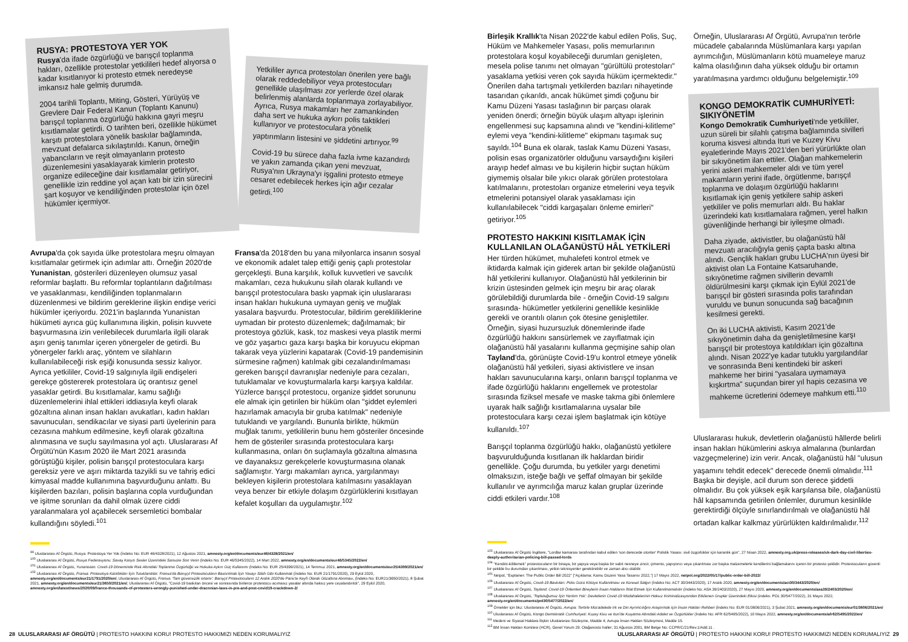RUSYA: PROTESTOYA YER YOK
Rusya'da ifade özgürlüğü ve barışçıl toplanma hakları, özellikle protestolar yetkilileri hedef alıyorsa o kadar kısıtlanıyor ki protesto etmek neredeyse imkansız hale gelmiş durumda.
2004 tarihli Toplantı, Miting, Gösteri, Yürüyüş ve Grevlere Dair Federal Kanun (Toplantı Kanunu) barışçıl toplanma özgürlüğü hakkına gayri meşru kısıtlamalar getirdi. O tarihten beri, özellikle hükümet karşıtı protestolara yönelik baskılar bağlamında, mevzuat defalarca sıkılaştırıldı. Kanun, örneğin yabancıların ve reşit olmayanların protesto düzenlemesini yasaklayarak kimlerin protesto organize edileceğine dair kısıtlamalar getiriyor, genellikle izin reddine yol açan katı bir izin sürecini şart koşuyor ve kendiliğinden protestolar için özel hükümler içermiyor.
Yetkililer ayrıca protestoları önerilen yere bağlı olarak reddedebiliyor veya protestocuları genellikle ulaşılması zor yerlerde özel olarak belirlenmiş alanlarda toplanmaya zorlayabiliyor. Ayrıca, Rusya makamları her zamankinden daha sert ve hukuka aykırı polis taktikleri kullanıyor ve protestoculara yönelik yaptırımların listesini ve şiddetini artırıyor.<sup>99</sup>
Covid-19 bu sürece daha fazla ivme kazandırdı ve yakın zamanda çıkan yeni mevzuat, Rusya'nın Ukrayna'yı işgalini protesto etmeye cesaret edebilecek herkes için ağır cezalar getirdi.<sup>100</sup>
Avrupa'da çok sayıda ülke protestolara meşru olmayan kısıtlamalar getirmek için adımlar attı. Örneğin 2020'de Yunanistan, gösterileri düzenleyen olumsuz yasal reformlar başlattı. Bu reformlar toplantıların dağıtılması ve yasaklanması, kendiliğinden toplanmaların düzenlenmesi ve bildirim gereklerine ilişkin endişe verici hükümler içeriyordu. 2021'in başlarında Yunanistan hükümeti ayrıca güç kullanımına ilişkin, polisin kuvvete başvurmasına izin verilebilecek durumlarla ilgili olarak aşırı geniş tanımlar içeren yönergeler de getirdi. Bu yönergeler farklı araç, yöntem ve silahların kullanılabileceği risk eşiği konusunda sessiz kalıyor. Ayrıca yetkililer, Covid-19 salgınıyla ilgili endişeleri gerekçe göstererek protestolara üç orantısız genel yasaklar getirdi. Bu kısıtlamalar, kamu sağlığı düzenlemelerini ihlal ettikleri iddiasıyla keyfi olarak gözaltına alınan insan hakları avukatları, kadın hakları savunucuları, sendikacılar ve siyasi parti üyelerinin para cezasına mahkum edilmesine, keyfi olarak gözaltına alınmasına ve suçlu sayılmasına yol açtı. Uluslararası Af Örgütü'nün Kasım 2020 ile Mart 2021 arasında görüştüğü kişiler, polisin barışçıl protestoculara karşı gereksiz yere ve aşırı miktarda tazyikli su ve tahriş edici kimyasal madde kullanımına başvurduğunu anlattı. Bu kişilerden bazıları, polisin başlarına copla vurduğundan ve işitme sorunları da dahil olmak üzere ciddi yaralanmalara yol açabilecek sersemletici bombalar kullandığını söyledi.<sup>101</sup>
Fransa'da 2018'den bu yana milyonlarca insanın sosyal ve ekonomik adalet talep ettiği geniş çaplı protestolar gerçekleşti. Buna karşılık, kolluk kuvvetleri ve savcılık makamları, ceza hukukunu silah olarak kullandı ve barışçıl protestoculara baskı yapmak için uluslararası insan hakları hukukuna uymayan geniş ve muğlak yasalara başvurdu. Protestocular, bildirim gerekliliklerine uymadan bir protesto düzenlemek; dağılmamak; bir protestoya gözlük, kask, toz maskesi veya plastik mermi ve göz yaşartıcı gaza karşı başka bir koruyucu ekipman takarak veya yüzlerini kapatarak (Covid-19 pandemisinin sürmesine rağmen) katılmak gibi cezalandırılmaması gereken barışçıl davranışlar nedeniyle para cezaları, tutuklamalar ve kovuşturmalarla karşı karşıya kaldılar. Yüzlerce barışçıl protestocu, organize şiddet sorununu ele almak için getirilen bir hüküm olan "şiddet eylemleri hazırlamak amacıyla bir gruba katılmak" nedeniyle tutuklandı ve yargılandı. Bununla birlikte, hükmün muğlak tanımı, yetkililerin bunu hem gösteriler öncesinde hem de gösteriler sırasında protestoculara karşı kullanmasına, onları ön suçlamayla gözaltına almasına ve dayanaksız gerekçelerle kovuşturmasına olanak sağlamıştır. Yargı makamları ayrıca, yargılanmayı bekleyen kişilerin protestolara katılmasını yasaklayan veya benzer bir etkiyle dolaşım özgürlüklerini kısıtlayan kefalet koşulları da uygulamıştır.<sup>102</sup>
<sup>99</sup> Uluslararası Af Örgütü, Rusya: Protestoya Yer Yok (İndeks No: EUR 46/4328/2021), 12 Ağustos 2021, amnesty.org/en/documents/eur46/4328/2021/en/
<sup>100</sup> Uluslararası Af Örgütü, Rusya Federasyonu: Savaş Karşıtı Sesler Üzerindeki Sansüre Son Verin (İndeks No: EUR 46/5345/2022), 14 Mart 2022, amnesty.org/en/documents/eur46/5345/2022/en/
<sup>101</sup> Uluslararası Af Örgütü, Yunanistan: Covid-19 Döneminde Risk Altındaki Toplanma Özgürlüğü ve Hukuka Aykırı Güç Kullanımı (İndeks No: EUR 25/4399/2021), 14 Temmuz 2021, amnesty.org/en/documents/eur25/4399/2021/en/
<sup>102</sup> Uluslararası Af Örgütü, Fransa: Protestoya Katıldıkları İçin Tutuklandılar: Fransa'da Barışçıl Protestocuların Bastırılmak İçin Yasayı Silah Gibi Kullanmak (İndeks No: EUR 21/1791/2020), 29 Eylül 2020, amnesty.org/en/documents/eur21/1791/2020/en/; Uluslararası Af Örgütü, Fransa: 'Tam güvensizlik ortamı': Barışçıl Protestocuların 12 Aralık 2020'de Paris'te Keyfi Olarak Gözaltına Alınması, (İndeks No: EUR21/3650/2021), 8 Şubat 2021, amnesty.org/en/documents/eur21/3650/2021/en/; Uluslararası Af Örgütü, "Covid-19 baskıları öncesi ve sonrasında binlerce protestocu acımasız yasalar altında haksız yere cezalandırıldı", 29 Eylül 2020, amnesty.org/en/latest/news/2020/09/france-thousands-of-protesters-wrongly-punished-under-draconian-laws-in-pre-and-post-covid19-crackdown-2/
28 ULUSLARARASI AF ÖRGÜTÜ | PROTESTO HAKKINI KORU! PROTESTO HAKKIMIZI NEDEN KORUMALIYIZ
Birleşik Krallık'ta Nisan 2022'de kabul edilen Polis, Suç, Hüküm ve Mahkemeler Yasası, polis memurlarının protestolara koşul koyabileceği durumları genişleten, mesela polise tanımı net olmayan "gürültülü protestoları" yasaklama yetkisi veren çok sayıda hüküm içermektedir." Önerilen daha tartışmalı yetkilerden bazıları nihayetinde tasarıdan çıkarıldı, ancak hükümet şimdi çoğunu bir Kamu Düzeni Yasası taslağının bir parçası olarak yeniden önerdi; örneğin büyük ulaşım altyapı işlerinin engellenmesi suç kapsamına alındı ve "kendini-kilitleme" eylemi veya "kendini-kilitleme" ekipmanı taşımak suç sayıldı.<sup>104</sup> Buna ek olarak, taslak Kamu Düzeni Yasası, polisin esas organizatörler olduğunu varsaydığını kişileri arayıp hedef alması ve bu kişilerin hiçbir suçtan hüküm giymemiş olsalar bile yıkıcı olarak görülen protestolara katılmalarını, protestoları organize etmelerini veya teşvik etmelerini potansiyel olarak yasaklaması için kullanılabilecek "ciddi kargaşaları önleme emirleri" getiriyor.<sup>105</sup>
PROTESTO HAKKINI KISITLAMAK İÇİN KULLANILAN OLAĞANÜSTÜ HÂL YETKİLERİ
Her türden hükümet, muhalefeti kontrol etmek ve iktidarda kalmak için giderek artan bir şekilde olağanüstü hâl yetkilerini kullanıyor. Olağanüstü hâl yetkilerinin bir krizin üstesinden gelmek için meşru bir araç olarak görülebildiği durumlarda bile - örneğin Covid-19 salgını sırasında- hükümetler yetkilerini genellikle kesinlikle gerekli ve orantılı olanın çok ötesine genişlettiler. Örneğin, siyasi huzursuzluk dönemlerinde ifade özgürlüğü hakkını sansürlemek ve zayıflatmak için olağanüstü hâl yasalarını kullanma geçmişine sahip olan Tayland'da, görünüşte Covid-19'u kontrol etmeye yönelik olağanüstü hâl yetkileri, siyasi aktivistlere ve insan hakları savunucularına karşı, onların barışçıl toplanma ve ifade özgürlüğü haklarını engellemek ve protestolar sırasında fiziksel mesafe ve maske takma gibi önlemlere uyarak halk sağlığı kısıtlamalarına uysalar bile protestoculara karşı cezai işlem başlatmak için kötüye kullanıldı.<sup>107</sup>
Barışçıl toplanma özgürlüğü hakkı, olağanüstü yetkilere başvurulduğunda kısıtlanan ilk haklardan biridir genellikle. Çoğu durumda, bu yetkiler yargı denetimi olmaksızın, isteğe bağlı ve şeffaf olmayan bir şekilde kullanılır ve ayrımcılığa maruz kalan gruplar üzerinde ciddi etkileri vardır.<sup>108</sup>
Örneğin, Uluslararası Af Örgütü, Avrupa'nın terörle mücadele çabalarında Müslümanlara karşı yapılan ayrımcılığın, Müslümanların kötü muameleye maruz kalma olasılığının daha yüksek olduğu bir ortamın yaratılmasına yardımcı olduğunu belgelemiştir.<sup>109</sup>
KONGO DEMOKRATİK CUMHURİYETİ: SIKIYÖNETİM
Kongo Demokratik Cumhuriyeti'nde yetkililer, uzun süreli bir silahlı çatışma bağlamında sivilleri koruma kisvesi altında Ituri ve Kuzey Kivu eyaletlerinde Mayıs 2021'den beri yürürlükte olan bir sıkıyönetim ilan ettiler. Olağan mahkemelerin yerini askeri mahkemeler aldı ve tüm yerel makamların yerini ifade, örgütlenme, barışçıl toplanma ve dolaşım özgürlüğü haklarını kısıtlamak için geniş yetkilere sahip askeri yetkililer ve polis memurları aldı. Bu haklar üzerindeki katı kısıtlamalara rağmen, yerel halkın güvenliğinde herhangi bir iyileşme olmadı.
Daha ziyade, aktivistler, bu olağanüstü hâl mevzuatı aracılığıyla geniş çapta baskı altına alındı. Gençlik hakları grubu LUCHA'nın üyesi bir aktivist olan La Fontaine Katsaruhande, sıkıyönetime rağmen sivillerin devamlı öldürülmesini karşı çıkmak için Eylül 2021'de barışçıl bir gösteri sırasında polis tarafından vuruldu ve bunun sonucunda sağ bacağının kesilmesi gerekti.
On iki LUCHA aktivisti, Kasım 2021'de sıkıyönetimin daha da genişletilmesine karşı barışçıl bir protestoya katıldıkları için gözaltına alındı. Nisan 2022'ye kadar tutuklu yargılandılar ve sonrasında Beni kentindeki bir askeri mahkeme her birini "yasalara uymamaya kışkırtma" suçundan birer yıl hapis cezasına ve mahkeme ücretlerini ödemeye mahkum etti.<sup>110</sup>
Uluslararası hukuk, devletlerin olağanüstü hâllerde belirli insan hakları hükümlerini askıya almalarına (bunlardan vazgeçmelerine) izin verir. Ancak, olağanüstü hâl "ulusun yaşamını tehdit edecek" derecede önemli olmalıdır.<sup>111</sup> Başka bir deyişle, acil durum son derece şiddetli olmalıdır. Bu çok yüksek eşik karşılansa bile, olağanüstü hâl kapsamında getirilen önlemler, durumun kesinlikle gerektirdiği ölçüyle sınırlandırılmalı ve olağanüstü hâl ortadan kalkar kalkmaz yürürlükten kaldırılmalıdır.<sup>112</sup>
<sup>103</sup> Uluslararası Af Örgütü İngiltere, "Lordlar kamarası tarafından kabul edilen 'son derecede otoriter' Polislik Yasası: sivil özgürlükler için karanlık gün", 27 Nisan 2022, amnesty.org.uk/press-releases/uk-dark-day-civil-liberties-deeply-authoritarian-policing-bill-passed-lords
<sup>104</sup> "Kendini-kilitlemek" protestocuların bir binaya, bir yapıya veya başka bir sabit nesneye zincir, çimento, yapıştırıcı veya çıkarılması zor başka malzemelerle kendilerini bağlamalarını içeren bir protesto şeklidir. Protestocuların güvenli bir şekilde bu durumdan çıkarılması, yetkin teknisyenler gerektirebilir ve zaman alıcı olabilir.
<sup>105</sup> Netpol, "Explainer: The Public Order Bill 2022" ["Açıklama: Kamu Düzeni Yasa Tasarısı 2022,"] 17 Mayıs 2022, netpol.org/2022/05/17/public-order-bill-2022/
<sup>106</sup> Uluslararası Af Örgütü, Covid-19 Baskıları: Polis Gücü Kötüye Kullanılması ve Küresel Salgın (İndeks No: ACT 30/3443/2020), 17 Aralık 2020, amnesty.org/en/documents/act30/3443/2020/en/
<sup>107</sup> Uluslararası Af Örgütü, Tayland: Covid-19 Önlemleri Bireylerin İnsan Haklarını İhlal Etmek İçin Kullanılmamalıdır (İndeks No: ASA 39/2403/2020), 27 Mayıs 2020, amnesty.org/en/documents/asa39/2403/2020/en/
<sup>108</sup> Uluslararası Af Örgütü, 'Topluluğumuz İçin Yardım Yok': Devletlerin Covid-19 Müdahalelerinin Haksız Kriminalizasyondan Etkilenen Gruplar Üzerindeki Etkisi (indeks: POL 30/5477/2022), 31 Mayıs 2022, amnesty.org/en/documents/pol30/5477/2022/en/
<sup>109</sup> Örnekler için bkz: Uluslararası Af Örgütü, Avrupa: Terörle Mücadelede Irk ve Din Ayrımcılığını Araştırmak için İnsan Hakları Rehberi (İndeks No: EUR 01/3606/2021), 3 Şubat 2021, amnesty.org/en/documents/eur01/3606/2021/en/
<sup>110</sup> Uluslararası Af Örgütü, Kongo Demokratik Cumhuriyeti: Kuzey Kivu ve Ituri'de Kuşatma Altındaki Adalet ve Özgürlükler (İndeks No: AFR 62/5495/2022), 10 Mayıs 2022, amnesty.org/en/documents/afr62/5495/2022/en/
<sup>111</sup> Medeni ve Siyasal Haklara İlişkin Uluslararası Sözleşme, Madde 4; Avrupa İnsan Hakları Sözleşmesi, Madde 15.
<sup>112</sup> BM İnsan Hakları Komitesi (HCR), Genel Yorum 29: Olağanüstü haller; 31 Ağustos 2001, BM Belge No: CCPR/C/21/Rev.1/Add.11 .
ULUSLARARASI AF ÖRGÜTÜ | PROTESTO HAKKINI KORU! PROTESTO HAKKIMIZI NEDEN KORUMALIYIZ 29